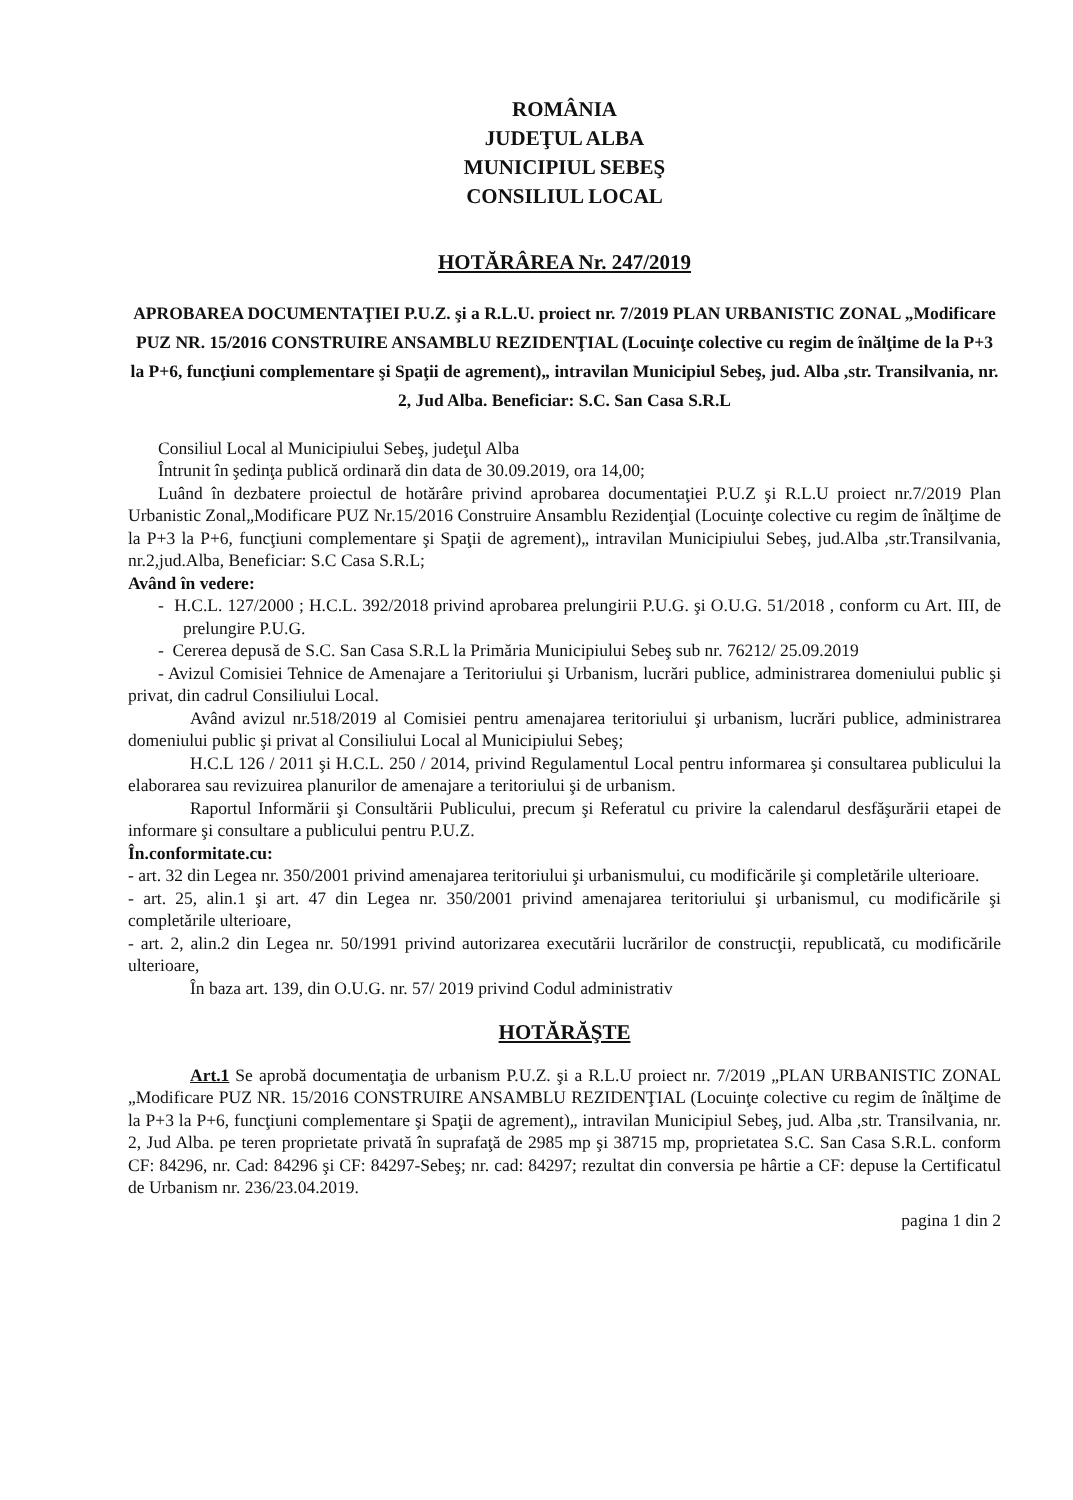ROMÂNIA
JUDEŢUL ALBA
MUNICIPIUL SEBEŞ
CONSILIUL LOCAL
HOTĂRÂREA Nr. 247/2019
APROBAREA DOCUMENTAŢIEI P.U.Z. şi a R.L.U. proiect nr. 7/2019 PLAN URBANISTIC ZONAL „Modificare PUZ NR. 15/2016 CONSTRUIRE ANSAMBLU REZIDENŢIAL (Locuinţe colective cu regim de înălţime de la P+3 la P+6, funcţiuni complementare şi Spaţii de agrement)„ intravilan Municipiul Sebeş, jud. Alba ,str. Transilvania, nr. 2, Jud Alba. Beneficiar: S.C. San Casa S.R.L
Consiliul Local al Municipiului Sebeş, judeţul Alba
Întrunit în şedinţa publică ordinară din data de 30.09.2019, ora 14,00;
Luând în dezbatere proiectul de hotărâre privind aprobarea documentaţiei P.U.Z şi R.L.U proiect nr.7/2019 Plan Urbanistic Zonal„Modificare PUZ Nr.15/2016 Construire Ansamblu Rezidenţial (Locuinţe colective cu regim de înălţime de la P+3 la P+6, funcţiuni complementare şi Spaţii de agrement)„ intravilan Municipiului Sebeş, jud.Alba ,str.Transilvania, nr.2,jud.Alba, Beneficiar: S.C Casa S.R.L;
Având în vedere:
- H.C.L. 127/2000 ; H.C.L. 392/2018 privind aprobarea prelungirii P.U.G. şi O.U.G. 51/2018 , conform cu Art. III, de prelungire P.U.G.
- Cererea depusă de S.C. San Casa S.R.L la Primăria Municipiului Sebeş sub nr. 76212/ 25.09.2019
- Avizul Comisiei Tehnice de Amenajare a Teritoriului şi Urbanism, lucrări publice, administrarea domeniului public şi privat, din cadrul Consiliului Local.
Având avizul nr.518/2019 al Comisiei pentru amenajarea teritoriului şi urbanism, lucrări publice, administrarea domeniului public şi privat al Consiliului Local al Municipiului Sebeş;
H.C.L 126 / 2011 şi H.C.L. 250 / 2014, privind Regulamentul Local pentru informarea şi consultarea publicului la elaborarea sau revizuirea planurilor de amenajare a teritoriului şi de urbanism.
Raportul Informării şi Consultării Publicului, precum şi Referatul cu privire la calendarul desfăşurării etapei de informare şi consultare a publicului pentru P.U.Z.
În.conformitate.cu:
- art. 32 din Legea nr. 350/2001 privind amenajarea teritoriului şi urbanismului, cu modificările şi completările ulterioare.
- art. 25, alin.1 şi art. 47 din Legea nr. 350/2001 privind amenajarea teritoriului şi urbanismul, cu modificările şi completările ulterioare,
- art. 2, alin.2 din Legea nr. 50/1991 privind autorizarea executării lucrărilor de construcţii, republicată, cu modificările ulterioare,
În baza art. 139, din O.U.G. nr. 57/ 2019 privind Codul administrativ
HOTĂRĂŞTE
Art.1 Se aprobă documentaţia de urbanism P.U.Z. şi a R.L.U proiect nr. 7/2019 „PLAN URBANISTIC ZONAL „Modificare PUZ NR. 15/2016 CONSTRUIRE ANSAMBLU REZIDENŢIAL (Locuinţe colective cu regim de înălţime de la P+3 la P+6, funcţiuni complementare şi Spaţii de agrement)„ intravilan Municipiul Sebeş, jud. Alba ,str. Transilvania, nr. 2, Jud Alba. pe teren proprietate privată în suprafaţă de 2985 mp şi 38715 mp, proprietatea S.C. San Casa S.R.L. conform CF: 84296, nr. Cad: 84296 şi CF: 84297-Sebeş; nr. cad: 84297; rezultat din conversia pe hârtie a CF: depuse la Certificatul de Urbanism nr. 236/23.04.2019.
pagina 1 din 2